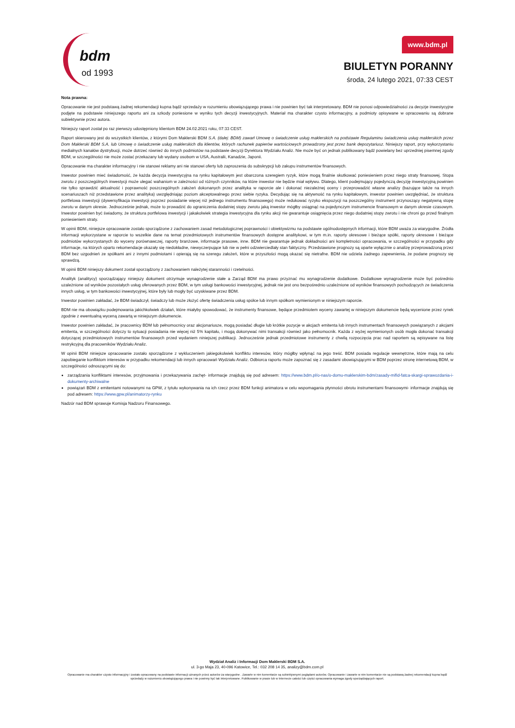bdm
od 1993
www.bdm.pl
BIULETYN PORANNY
środa, 24 lutego 2021, 07:33 CEST
Nota prawna:
Opracowanie nie jest podstawą żadnej rekomendacji kupna bądź sprzedaży w rozumieniu obowiązującego prawa i nie powinien być tak interpretowany. BDM nie ponosi odpowiedzialności za decyzje inwestycyjne podjęte na podstawie niniejszego raportu ani za szkody poniesione w wyniku tych decyzji inwestycyjnych. Materiał ma charakter czysto informacyjny, a podmioty opisywane w opracowaniu są dobrane subiektywnie przez autora.
Niniejszy raport został po raz pierwszy udostępniony klientom BDM 24.02.2021 roku, 07:33 CEST.
Raport skierowany jest do wszystkich klientów, z którymi Dom Maklerski BDM S.A. (dalej: BDM) zawarł Umowę o świadczenie usług maklerskich na podstawie Regulaminu świadczenia usług maklerskich przez Dom Maklerski BDM S.A. lub Umowę o świadczenie usług maklerskich dla klientów, których rachunek papierów wartościowych prowadzony jest przez bank depozytariusz. Niniejszy raport, przy wykorzystaniu medialnych kanałów dystrybucji, może dotrzeć również do innych podmiotów na podstawie decyzji Dyrektora Wydziału Analiz. Nie może być on jednak publikowany bądź powielany bez uprzedniej pisemnej zgody BDM, w szczególności nie może zostać przekazany lub wydany osobom w USA, Australii, Kanadzie, Japonii.
Opracowanie ma charakter informacyjny i nie stanowi reklamy ani nie stanowi oferty lub zaproszenia do subskrypcji lub zakupu instrumentów finansowych.
Inwestor powinien mieć świadomość, że każda decyzja inwestycyjna na rynku kapitałowym jest obarczona szeregiem ryzyk, które mogą finalnie skutkować poniesieniem przez niego straty finansowej. Stopa zwrotu z poszczególnych inwestycji może ulegać wahaniom w zależności od różnych czynników, na które inwestor nie będzie miał wpływu. Dlatego, klient podejmujący pojedynczą decyzję inwestycyjną powinien nie tylko sprawdzić aktualność i poprawność poszczególnych założeń dokonanych przez analityka w raporcie ale i dokonać niezależnej oceny i przeprowadzić własne analizy (bazujące także na innych scenariuszach niż przedstawione przez analityka) uwzględniając poziom akceptowalnego przez siebie ryzyka. Decydując się na aktywność na rynku kapitałowym, inwestor powinien uwzględniać, że struktura portfelowa inwestycji (dywersyfikacja inwestycji poprzez posiadanie więcej niż jednego instrumentu finansowego) może redukować ryzyko ekspozycji na poszczególny instrument przynoszący negatywną stopę zwrotu w danym okresie. Jednocześnie jednak, może to prowadzić do ograniczenia dodatniej stopy zwrotu jaką inwestor mógłby osiągnąć na pojedynczym instrumencie finansowym w danym okresie czasowym. Inwestor powinien być świadomy, że struktura portfelowa inwestycji i jakakolwiek strategia inwestycyjna dla rynku akcji nie gwarantuje osiągnięcia przez niego dodatniej stopy zwrotu i nie chroni go przed finalnym poniesieniem straty.
W opinii BDM, niniejsze opracowanie zostało sporządzone z zachowaniem zasad metodologicznej poprawności i obiektywizmu na podstawie ogólnodostępnych informacji, które BDM uważa za wiarygodne. Źródła informacji wykorzystane w raporcie to wszelkie dane na temat przedmiotowych instrumentów finansowych dostępne analitykowi, w tym m.in. raporty okresowe i bieżące spółki, raporty okresowe i bieżące podmiotów wykorzystanych do wyceny porównawczej, raporty branżowe, informacje prasowe, inne. BDM nie gwarantuje jednak dokładności ani kompletności opracowania, w szczególności w przypadku gdy informacje, na których oparto rekomendacje okazały się niedokładne, niewyczerpujące lub nie w pełni odzwierciedlały stan faktyczny. Przedstawione prognozy są oparte wyłącznie o analizę przeprowadzoną przez BDM bez uzgodnień ze spółkami ani z innymi podmiotami i opierają się na szeregu założeń, które w przyszłości mogą okazać się nietrafne. BDM nie udziela żadnego zapewnienia, że podane prognozy się sprawdzą.
W opinii BDM niniejszy dokument został sporządzony z zachowaniem należytej staranności i rzetelności.
Analityk (analitycy) sporządzający niniejszy dokument otrzymuje wynagrodzenie stałe a Zarząd BDM ma prawo przyznać mu wynagrodzenie dodatkowe. Dodatkowe wynagrodzenie może być pośrednio uzależnione od wyników pozostałych usług oferowanych przez BDM, w tym usługi bankowości inwestycyjnej, jednak nie jest ono bezpośrednio uzależnione od wyników finansowych pochodzących ze świadczenia innych usług, w tym bankowości inwestycyjnej, które były lub mogły być uzyskiwane przez BDM.
Inwestor powinien zakładać, że BDM świadczył, świadczy lub może złożyć ofertę świadczenia usług spółce lub innym spółkom wymienionym w niniejszym raporcie.
BDM nie ma obowiązku podejmowania jakichkolwiek działań, które miałyby spowodować, że instrumenty finansowe, będące przedmiotem wyceny zawartej w niniejszym dokumencie będą wycenione przez rynek zgodnie z ewentualną wyceną zawartą w niniejszym dokumencie.
Inwestor powinien zakładać, że pracownicy BDM lub pełnomocnicy oraz akcjonariusze, mogą posiadać długie lub krótkie pozycje w akcjach emitenta lub innych instrumentach finansowych powiązanych z akcjami emitenta, w szczególności dotyczy to sytuacji posiadania nie więcej niż 5% kapitału, i mogą dokonywać nimi transakcji również jako pełnomocnik. Każda z wyżej wymienionych osób mogła dokonać transakcji dotyczącej przedmiotowych instrumentów finansowych przed wydaniem niniejszej publikacji. Jednocześnie jednak przedmiotowe instrumenty z chwilą rozpoczęcia prac nad raportem są wpisywane na listę restrykcyjną dla pracowników Wydziału Analiz.
W opinii BDM niniejsze opracowanie zostało sporządzone z wykluczeniem jakiegokolwiek konfliktu interesów, który mógłby wpłynąć na jego treść. BDM posiada regulacje wewnętrzne, które mają na celu zapobieganie konfliktom interesów w przypadku rekomendacji lub innych opracowań Wydziału Analiz. Odbiorca raportu może zapoznać się z zasadami obowiązującymi w BDM poprzez stronę internetową BDM, w szczególności odnoszącymi się do:
zarządzania konfliktami interesów, przyjmowania i przekazywania zachęt- informacje znajdują się pod adresem: https://www.bdm.pl/o-nas/o-domu-maklerskim-bdm/zasady-mifid-fatca-skargi-sprawozdania-i-dokumenty-archiwalne
powiązań BDM z emitentami notowanymi na GPW, z tytułu wykonywania na ich rzecz przez BDM funkcji animatora w celu wspomagania płynności obrotu instrumentami finansowymi- informacje znajdują się pod adresem: https://www.gpw.pl/animatorzy-rynku
Nadzór nad BDM sprawuje Komisja Nadzoru Finansowego.
Wydział Analiz i Informacji Dom Maklerski BDM S.A.
ul. 3-go Maja 23, 40-096 Katowice, Tel.: 032 208 14 35, analizy@bdm.com.pl
Opracowanie ma charakter czysto informacyjny i zostało opracowany na podstawie informacji uznanych przez autorów za wiarygodne . Zawarte w nim komentarze są subiektywnymi poglądami autorów. Opracowanie i zawarte w nim komentarze nie są podstawą żadnej rekomendacji kupna bądź sprzedaży w rozumieniu obowiązującego prawa i nie powinny być tak interpretowane. Publikowanie w prasie lub w Internecie całości lub części opracowania wymaga zgody sporządzających raport.